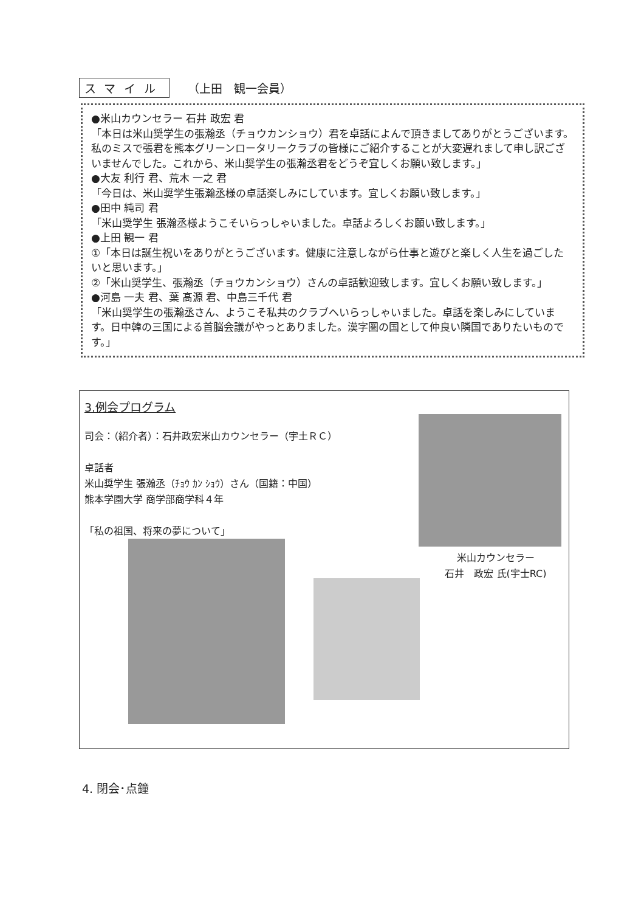スマイル （上田　観一会員）
●米山カウンセラー 石井 政宏 君
「本日は米山奨学生の張瀚丞（チョウカンショウ）君を卓話によんで頂きましてありがとうございます。私のミスで張君を熊本グリーンロータリークラブの皆様にご紹介することが大変遅れまして申し訳ございませんでした。これから、米山奨学生の張瀚丞君をどうぞ宜しくお願い致します。」
●大友 利行 君、荒木 一之 君
「今日は、米山奨学生張瀚丞様の卓話楽しみにしています。宜しくお願い致します。」
●田中 純司 君
「米山奨学生 張瀚丞様ようこそいらっしゃいました。卓話よろしくお願い致します。」
●上田 観一 君
①「本日は誕生祝いをありがとうございます。健康に注意しながら仕事と遊びと楽しく人生を過ごしたいと思います。」
②「米山奨学生、張瀚丞（チョウカンショウ）さんの卓話歓迎致します。宜しくお願い致します。」
●河島 一夫 君、葉 髙源 君、中島三千代 君
「米山奨学生の張瀚丞さん、ようこそ私共のクラブへいらっしゃいました。卓話を楽しみにしています。日中韓の三国による首脳会議がやっとありました。漢字圏の国として仲良い隣国でありたいものです。」
3.例会プログラム
司会：（紹介者）：石井政宏米山カウンセラー（宇土ＲＣ）
卓話者
米山奨学生 張瀚丞（ﾁｮｳ ｶﾝ ｼｮｳ）さん（国籍：中国）
熊本学園大学 商学部商学科４年
「私の祖国、将来の夢について」
米山カウンセラー
石井　政宏 氏(宇士RC)
4. 閉会･点鐘